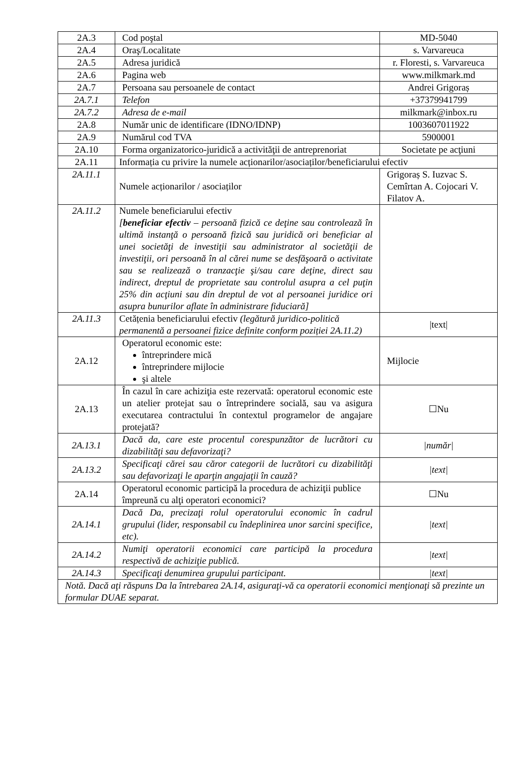| 2A.3 | Cod poştal | MD-5040 |
| 2A.4 | Oraş/Localitate | s. Varvareuca |
| 2A.5 | Adresa juridică | r. Floresti, s. Varvareuca |
| 2A.6 | Pagina web | www.milkmark.md |
| 2A.7 | Persoana sau persoanele de contact | Andrei Grigoraș |
| 2A.7.1 | Telefon | +37379941799 |
| 2A.7.2 | Adresa de e-mail | milkmark@inbox.ru |
| 2A.8 | Număr unic de identificare (IDNO/IDNP) | 1003607011922 |
| 2A.9 | Numărul cod TVA | 5900001 |
| 2A.10 | Forma organizatorico-juridică a activităţii de antreprenoriat | Societate pe acţiuni |
| 2A.11 | Informația cu privire la numele acționarilor/asociaților/beneficiarului efectiv | |
| 2A.11.1 | Numele acționarilor / asociaților | Grigoraș S. Iuzvac S. Cemîrtan A. Cojocari V. Filatov A. |
| 2A.11.2 | Numele beneficiarului efectiv [ beneficiar efectiv – persoană fizică ce deţine sau controlează în ultimă instanţă o persoană fizică sau juridică ori beneficiar al unei societăţi de investiţii sau administrator al societăţii de investiţii, ori persoană în al cărei nume se desfăşoară o activitate sau se realizează o tranzacţie şi/sau care deţine, direct sau indirect, dreptul de proprietate sau controlul asupra a cel puţin 25% din acţiuni sau din dreptul de vot al persoanei juridice ori asupra bunurilor aflate în administrare fiduciară] | |
| 2A.11.3 | Cetățenia beneficiarului efectiv (legătură juridico-politică permanentă a persoanei fizice definite conform poziției 2A.11.2) | /text/ |
| 2A.12 | Operatorul economic este: întreprindere mică întreprindere mijlocie şi altele | Mijlocie |
| 2A.13 | În cazul în care achiziţia este rezervată: operatorul economic este un atelier protejat sau o întreprindere socială, sau va asigura executarea contractului în contextul programelor de angajare protejată? | ☐Nu |
| 2A.13.1 | Dacă da, care este procentul corespunzător de lucrători cu dizabilităţi sau defavorizaţi? | /număr/ |
| 2A.13.2 | Specificaţi cărei sau căror categorii de lucrători cu dizabilităţi sau defavorizaţi le aparţin angajaţii în cauză? | /text/ |
| 2A.14 | Operatorul economic participă la procedura de achiziţii publice împreună cu alţi operatori economici? | ☐Nu |
| 2A.14.1 | Dacă Da, precizaţi rolul operatorului economic în cadrul grupului (lider, responsabil cu îndeplinirea unor sarcini specifice, etc). | /text/ |
| 2A.14.2 | Numiţi operatorii economici care participă la procedura respectivă de achiziţie publică. | /text/ |
| 2A.14.3 | Specificaţi denumirea grupului participant. | /text/ |
| Notă. Dacă aţi răspuns Da la întrebarea 2A.14, asiguraţi-vă ca operatorii economici menţionaţi să prezinte un formular DUAE separat. | | |